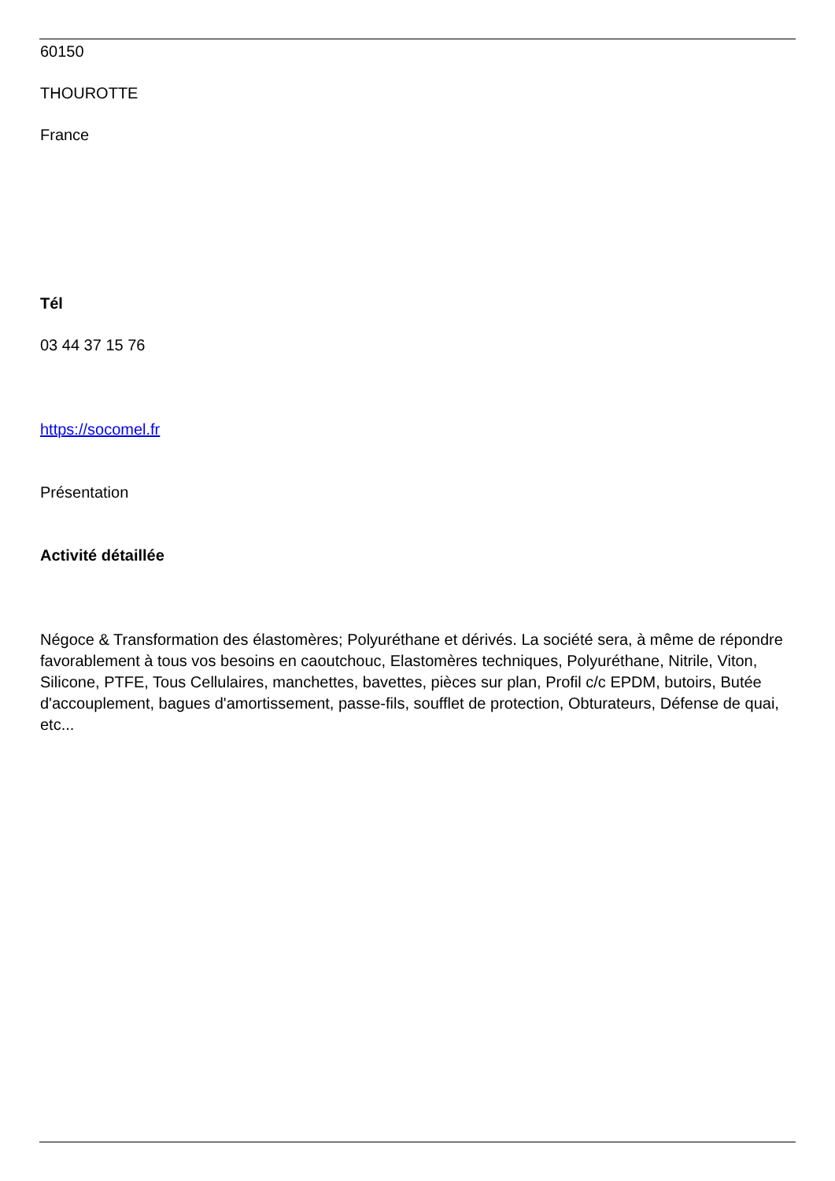60150
THOUROTTE
France
Tél
03 44 37 15 76
https://socomel.fr
Présentation
Activité détaillée
Négoce & Transformation des élastomères; Polyuréthane et dérivés. La société sera, à même de répondre favorablement à tous vos besoins en caoutchouc, Elastomères techniques, Polyuréthane, Nitrile, Viton, Silicone, PTFE, Tous Cellulaires, manchettes, bavettes, pièces sur plan, Profil c/c EPDM, butoirs, Butée d'accouplement, bagues d'amortissement, passe-fils, soufflet de protection, Obturateurs, Défense de quai, etc...